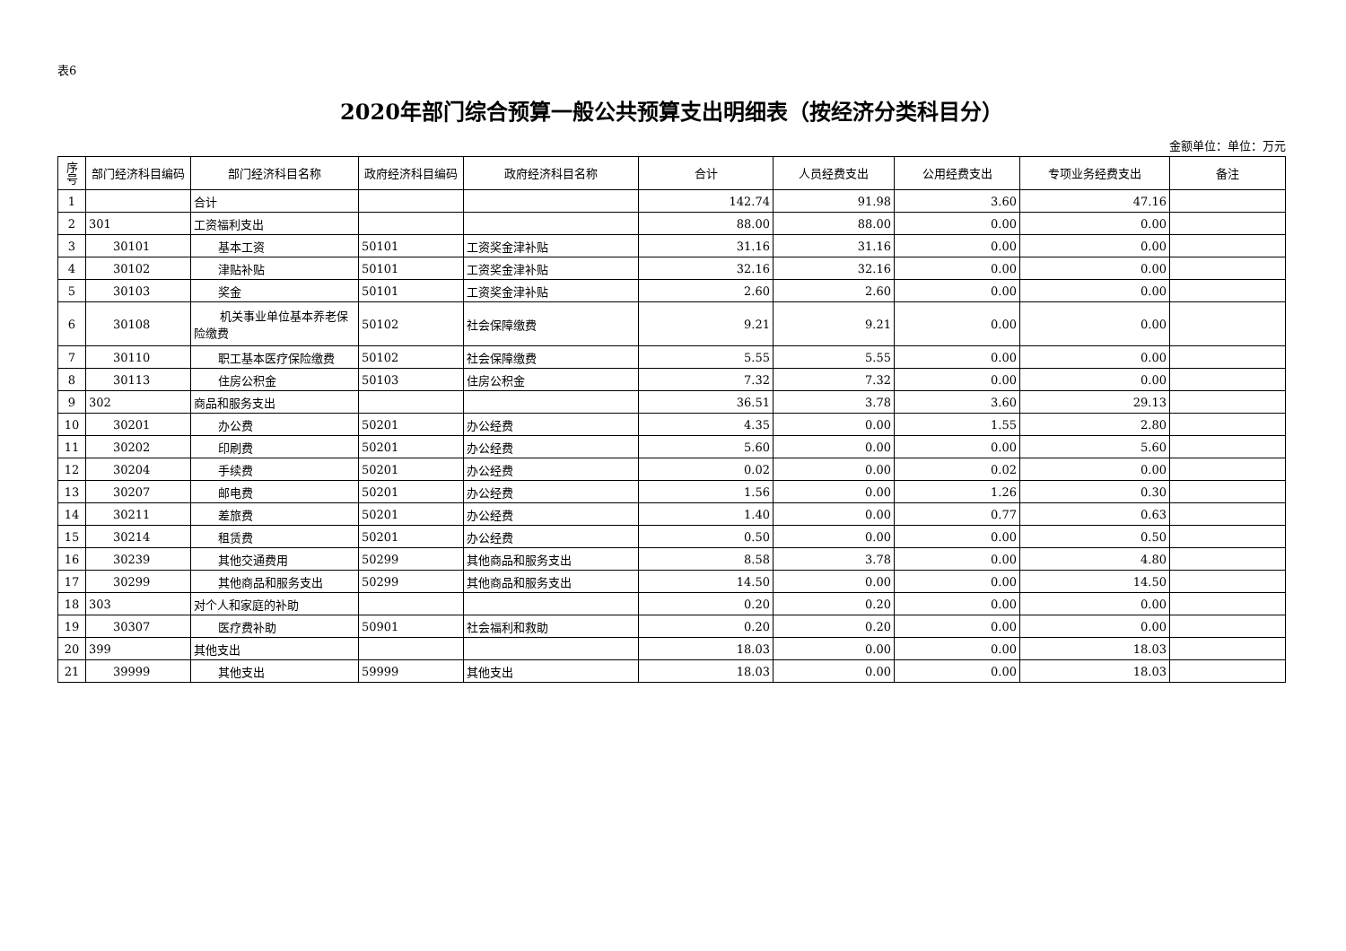表6
2020年部门综合预算一般公共预算支出明细表（按经济分类科目分）
金额单位：单位：万元
| 序号 | 部门经济科目编码 | 部门经济科目名称 | 政府经济科目编码 | 政府经济科目名称 | 合计 | 人员经费支出 | 公用经费支出 | 专项业务经费支出 | 备注 |
| --- | --- | --- | --- | --- | --- | --- | --- | --- | --- |
| 1 | | 合计 | | | 142.74 | 91.98 | 3.60 | 47.16 | |
| 2 | 301 | 工资福利支出 | | | 88.00 | 88.00 | 0.00 | 0.00 | |
| 3 | 30101 | 基本工资 | 50101 | 工资奖金津补贴 | 31.16 | 31.16 | 0.00 | 0.00 | |
| 4 | 30102 | 津贴补贴 | 50101 | 工资奖金津补贴 | 32.16 | 32.16 | 0.00 | 0.00 | |
| 5 | 30103 | 奖金 | 50101 | 工资奖金津补贴 | 2.60 | 2.60 | 0.00 | 0.00 | |
| 6 | 30108 | 机关事业单位基本养老保险缴费 | 50102 | 社会保障缴费 | 9.21 | 9.21 | 0.00 | 0.00 | |
| 7 | 30110 | 职工基本医疗保险缴费 | 50102 | 社会保障缴费 | 5.55 | 5.55 | 0.00 | 0.00 | |
| 8 | 30113 | 住房公积金 | 50103 | 住房公积金 | 7.32 | 7.32 | 0.00 | 0.00 | |
| 9 | 302 | 商品和服务支出 | | | 36.51 | 3.78 | 3.60 | 29.13 | |
| 10 | 30201 | 办公费 | 50201 | 办公经费 | 4.35 | 0.00 | 1.55 | 2.80 | |
| 11 | 30202 | 印刷费 | 50201 | 办公经费 | 5.60 | 0.00 | 0.00 | 5.60 | |
| 12 | 30204 | 手续费 | 50201 | 办公经费 | 0.02 | 0.00 | 0.02 | 0.00 | |
| 13 | 30207 | 邮电费 | 50201 | 办公经费 | 1.56 | 0.00 | 1.26 | 0.30 | |
| 14 | 30211 | 差旅费 | 50201 | 办公经费 | 1.40 | 0.00 | 0.77 | 0.63 | |
| 15 | 30214 | 租赁费 | 50201 | 办公经费 | 0.50 | 0.00 | 0.00 | 0.50 | |
| 16 | 30239 | 其他交通费用 | 50299 | 其他商品和服务支出 | 8.58 | 3.78 | 0.00 | 4.80 | |
| 17 | 30299 | 其他商品和服务支出 | 50299 | 其他商品和服务支出 | 14.50 | 0.00 | 0.00 | 14.50 | |
| 18 | 303 | 对个人和家庭的补助 | | | 0.20 | 0.20 | 0.00 | 0.00 | |
| 19 | 30307 | 医疗费补助 | 50901 | 社会福利和救助 | 0.20 | 0.20 | 0.00 | 0.00 | |
| 20 | 399 | 其他支出 | | | 18.03 | 0.00 | 0.00 | 18.03 | |
| 21 | 39999 | 其他支出 | 59999 | 其他支出 | 18.03 | 0.00 | 0.00 | 18.03 | |